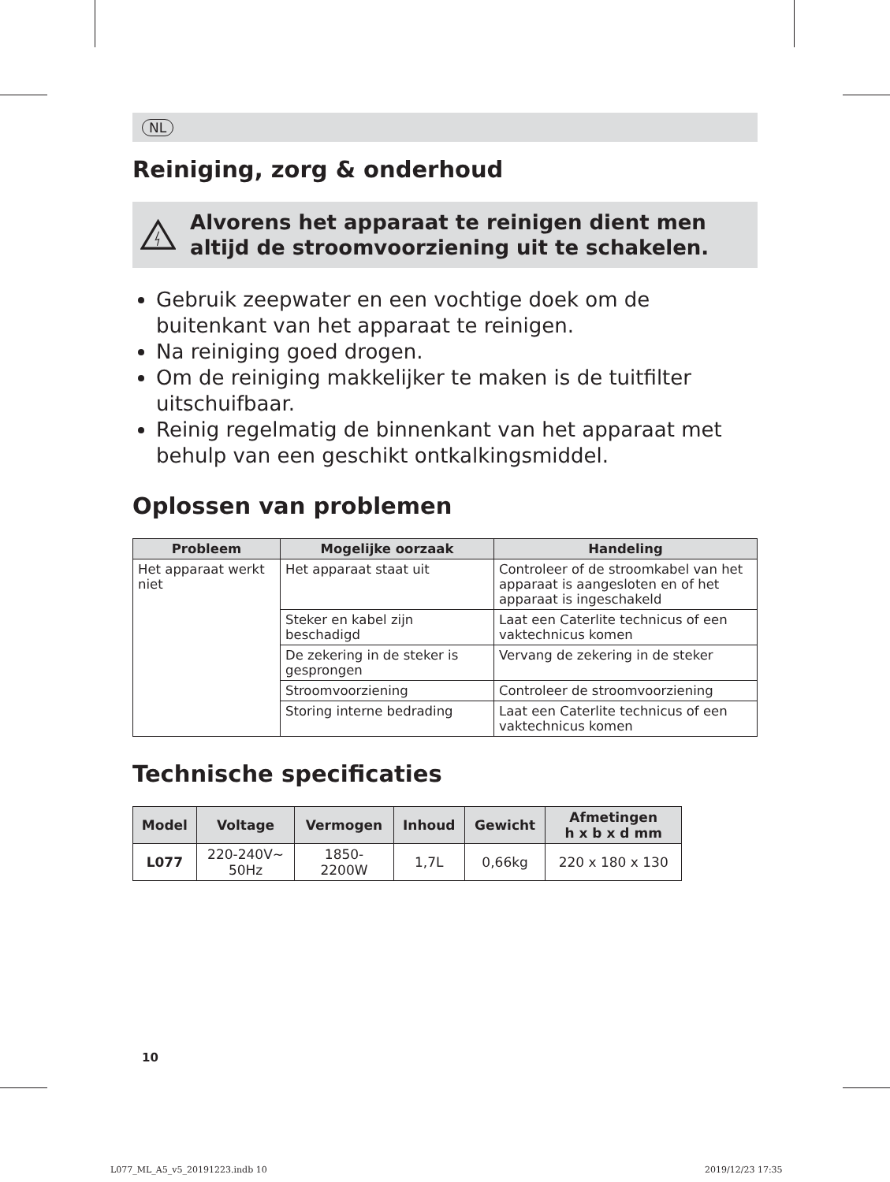NL
Reiniging, zorg & onderhoud
Alvorens het apparaat te reinigen dient men altijd de stroomvoorziening uit te schakelen.
Gebruik zeepwater en een vochtige doek om de buitenkant van het apparaat te reinigen.
Na reiniging goed drogen.
Om de reiniging makkelijker te maken is de tuitfilter uitschuifbaar.
Reinig regelmatig de binnenkant van het apparaat met behulp van een geschikt ontkalkingsmiddel.
Oplossen van problemen
| Probleem | Mogelijke oorzaak | Handeling |
| --- | --- | --- |
| Het apparaat werkt niet | Het apparaat staat uit | Controleer of de stroomkabel van het apparaat is aangesloten en of het apparaat is ingeschakeld |
| | Steker en kabel zijn beschadigd | Laat een Caterlite technicus of een vaktechnicus komen |
| | De zekering in de steker is gesprongen | Vervang de zekering in de steker |
| | Stroomvoorziening | Controleer de stroomvoorziening |
| | Storing interne bedrading | Laat een Caterlite technicus of een vaktechnicus komen |
Technische specificaties
| Model | Voltage | Vermogen | Inhoud | Gewicht | Afmetingen h x b x d mm |
| --- | --- | --- | --- | --- | --- |
| L077 | 220-240V~ 50Hz | 1850- 2200W | 1,7L | 0,66kg | 220 x 180 x 130 |
10
L077_ML_A5_v5_20191223.indb 10 2019/12/23 17:35